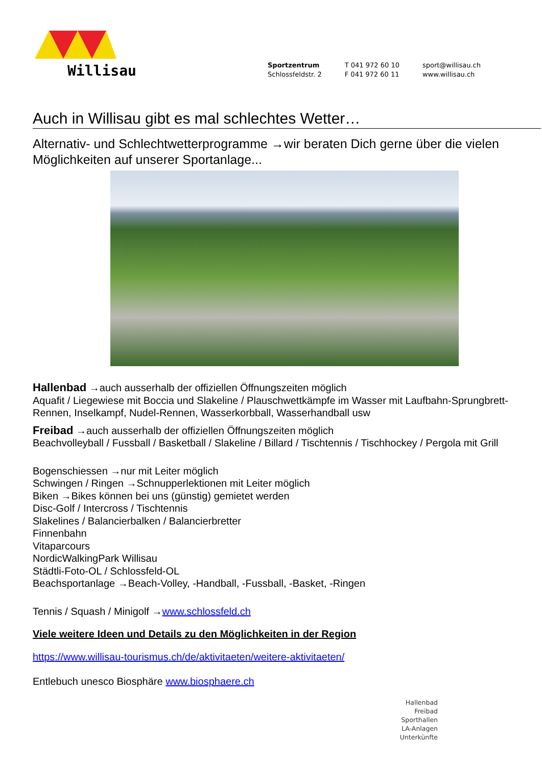Willisau
Sportzentrum
Schlossfeldstr. 2
T 041 972 60 10
F 041 972 60 11
sport@willisau.ch
www.willisau.ch
Auch in Willisau gibt es mal schlechtes Wetter…
Alternativ- und Schlechtwetterprogramme →wir beraten Dich gerne über die vielen Möglichkeiten auf unserer Sportanlage...
Hallenbad →auch ausserhalb der offiziellen Öffnungszeiten möglich
Aquafit / Liegewiese mit Boccia und Slakeline / Plauschwettkämpfe im Wasser mit Laufbahn-Sprungbrett-Rennen, Inselkampf, Nudel-Rennen, Wasserkorbball, Wasserhandball usw
Freibad →auch ausserhalb der offiziellen Öffnungszeiten möglich
Beachvolleyball / Fussball / Basketball / Slakeline / Billard / Tischtennis / Tischhockey / Pergola mit Grill
Bogenschiessen →nur mit Leiter möglich
Schwingen / Ringen →Schnupperlektionen mit Leiter möglich
Biken →Bikes können bei uns (günstig) gemietet werden
Disc-Golf / Intercross / Tischtennis
Slakelines / Balancierbalken / Balancierbretter
Finnenbahn
Vitaparcours
NordicWalkingPark Willisau
Städtli-Foto-OL / Schlossfeld-OL
Beachsportanlage →Beach-Volley, -Handball, -Fussball, -Basket, -Ringen
Tennis / Squash / Minigolf →www.schlossfeld.ch
Viele weitere Ideen und Details zu den Möglichkeiten in der Region
https://www.willisau-tourismus.ch/de/aktivitaeten/weitere-aktivitaeten/
Entlebuch unesco Biosphäre www.biosphaere.ch
Hallenbad
Freibad
Sporthallen
LA-Anlagen
Unterkünfte